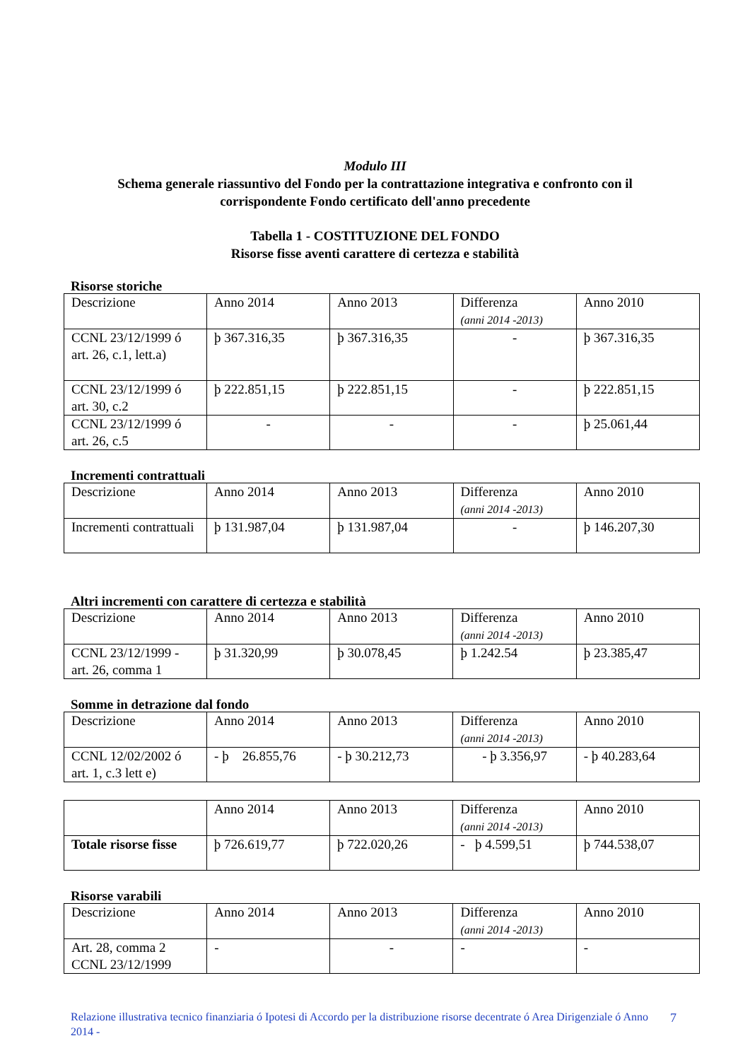Modulo III
Schema generale riassuntivo del Fondo per la contrattazione integrativa e confronto con il
corrispondente Fondo certificato dell'anno precedente
Tabella 1 - COSTITUZIONE DEL FONDO
Risorse fisse aventi carattere di certezza e stabilità
Risorse storiche
| Descrizione | Anno 2014 | Anno 2013 | Differenza (anni 2014 -2013) | Anno 2010 |
| CCNL 23/12/1999 ó art. 26, c.1, lett.a) | þ 367.316,35 | þ 367.316,35 | - | þ 367.316,35 |
| CCNL 23/12/1999 ó art. 30, c.2 | þ 222.851,15 | þ 222.851,15 | - | þ 222.851,15 |
| CCNL 23/12/1999 ó art. 26, c.5 | - | - | - | þ 25.061,44 |
Incrementi contrattuali
| Descrizione | Anno 2014 | Anno 2013 | Differenza (anni 2014 -2013) | Anno 2010 |
| Incrementi contrattuali | þ 131.987,04 | þ 131.987,04 | - | þ 146.207,30 |
Altri incrementi con carattere di certezza e stabilità
| Descrizione | Anno 2014 | Anno 2013 | Differenza (anni 2014 -2013) | Anno 2010 |
| CCNL 23/12/1999 - art. 26, comma 1 | þ 31.320,99 | þ 30.078,45 | þ 1.242.54 | þ 23.385,47 |
Somme in detrazione dal fondo
| Descrizione | Anno 2014 | Anno 2013 | Differenza (anni 2014 -2013) | Anno 2010 |
| CCNL 12/02/2002 ó art. 1, c.3 lett e) | - þ 26.855,76 | - þ 30.212,73 | - þ 3.356,97 | - þ 40.283,64 |
| | Anno 2014 | Anno 2013 | Differenza (anni 2014 -2013) | Anno 2010 |
| Totale risorse fisse | þ 726.619,77 | þ 722.020,26 | - þ 4.599,51 | þ 744.538,07 |
Risorse varabili
| Descrizione | Anno 2014 | Anno 2013 | Differenza (anni 2014 -2013) | Anno 2010 |
| Art. 28, comma 2 CCNL 23/12/1999 | - | - | - | - |
Relazione illustrativa tecnico finanziaria ó Ipotesi di Accordo per la distribuzione risorse decentrate ó Area Dirigenziale ó Anno 2014 -
7